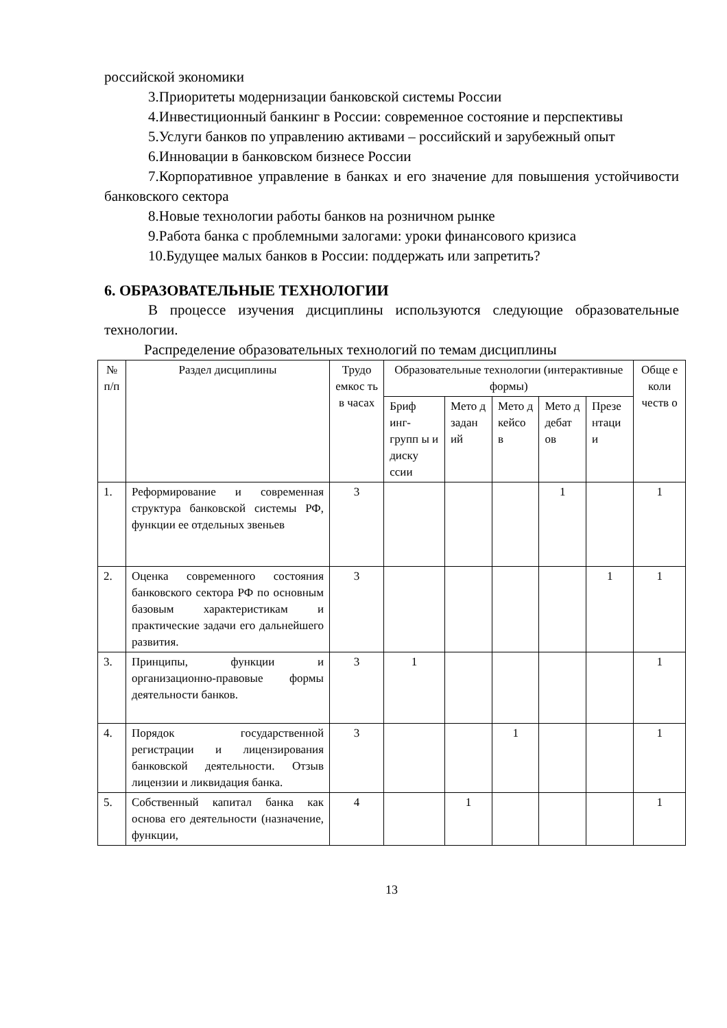российской экономики
3.Приоритеты модернизации банковской системы России
4.Инвестиционный банкинг в России: современное состояние и перспективы
5.Услуги банков по управлению активами – российский и зарубежный опыт
6.Инновации в банковском бизнесе России
7.Корпоративное управление в банках и его значение для повышения устойчивости банковского сектора
8.Новые технологии работы банков на розничном рынке
9.Работа банка с проблемными залогами: уроки финансового кризиса
10.Будущее малых банков в России: поддержать или запретить?
6. ОБРАЗОВАТЕЛЬНЫЕ ТЕХНОЛОГИИ
В процессе изучения дисциплины используются следующие образовательные технологии.
Распределение образовательных технологий по темам дисциплины
| № п/п | Раздел дисциплины | Трудо емкос ть в часах | Образовательные технологии (интерактивные формы) | | | | | Обще е коли честв о |
| --- | --- | --- | --- | --- | --- | --- | --- | --- |
| | | | Бриф инг-групп ы и диску ссии | Мето д задан ий | Мето д кейсо в | Мето д дебат ов | Презе нтаци и | |
| 1. | Реформирование и современная структура банковской системы РФ, функции ее отдельных звеньев | 3 | | | | 1 | | 1 |
| 2. | Оценка современного состояния банковского сектора РФ по основным базовым характеристикам и практические задачи его дальнейшего развития. | 3 | | | | | 1 | 1 |
| 3. | Принципы, функции и организационно-правовые формы деятельности банков. | 3 | 1 | | | | | 1 |
| 4. | Порядок государственной регистрации и лицензирования банковской деятельности. Отзыв лицензии и ликвидация банка. | 3 | | | 1 | | | 1 |
| 5. | Собственный капитал банка как основа его деятельности (назначение, функции, | 4 | | 1 | | | | 1 |
13